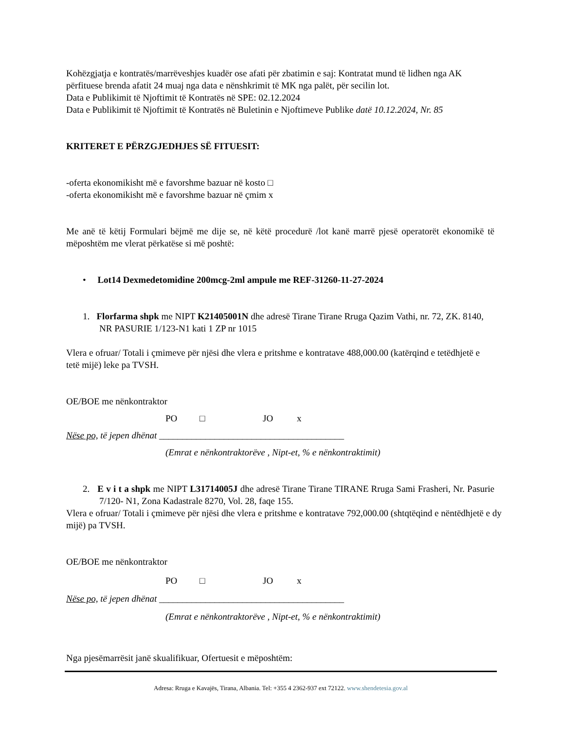Kohëzgjatja e kontratës/marrëveshjes kuadër ose afati për zbatimin e saj: Kontratat mund të lidhen nga AK përfituese brenda afatit 24 muaj nga data e nënshkrimit të MK nga palët, për secilin lot.
Data e Publikimit të Njoftimit të Kontratës në SPE: 02.12.2024
Data e Publikimit të Njoftimit të Kontratës në Buletinin e Njoftimeve Publike datë 10.12.2024, Nr. 85
KRITERET E PËRZGJEDHJES SË FITUESIT:
-oferta ekonomikisht më e favorshme bazuar në kosto □
-oferta ekonomikisht më e favorshme bazuar në çmim x
Me anë të këtij Formulari bëjmë me dije se, në këtë procedurë /lot kanë marrë pjesë operatorët ekonomikë të mëposhtëm me vlerat përkatëse si më poshtë:
• Lot14 Dexmedetomidine 200mcg-2ml ampule me REF-31260-11-27-2024
1. Florfarma shpk me NIPT K21405001N dhe adresë Tirane Tirane Rruga Qazim Vathi, nr. 72, ZK. 8140, NR PASURIE 1/123-N1 kati 1 ZP nr 1015
Vlera e ofruar/ Totali i çmimeve për njësi dhe vlera e pritshme e kontratave 488,000.00 (katërqind e tetëdhjetë e tetë mijë) leke pa TVSH.
OE/BOE me nënkontraktor
PO □ JO x
Nëse po, të jepen dhënat ________________________________________
(Emrat e nënkontraktorëve , Nipt-et, % e nënkontraktimit)
2. E v i t a shpk me NIPT L31714005J dhe adresë Tirane Tirane TIRANE Rruga Sami Frasheri, Nr. Pasurie 7/120- N1, Zona Kadastrale 8270, Vol. 28, faqe 155.
Vlera e ofruar/ Totali i çmimeve për njësi dhe vlera e pritshme e kontratave 792,000.00 (shtqtëqind e nëntëdhjetë e dy mijë) pa TVSH.
OE/BOE me nënkontraktor
PO □ JO x
Nëse po, të jepen dhënat ________________________________________
(Emrat e nënkontraktorëve , Nipt-et, % e nënkontraktimit)
Nga pjesëmarrësit janë skualifikuar, Ofertuesit e mëposhtëm:
Adresa: Rruga e Kavajës, Tirana, Albania. Tel: +355 4 2362-937 ext 72122. www.shendetesia.gov.al